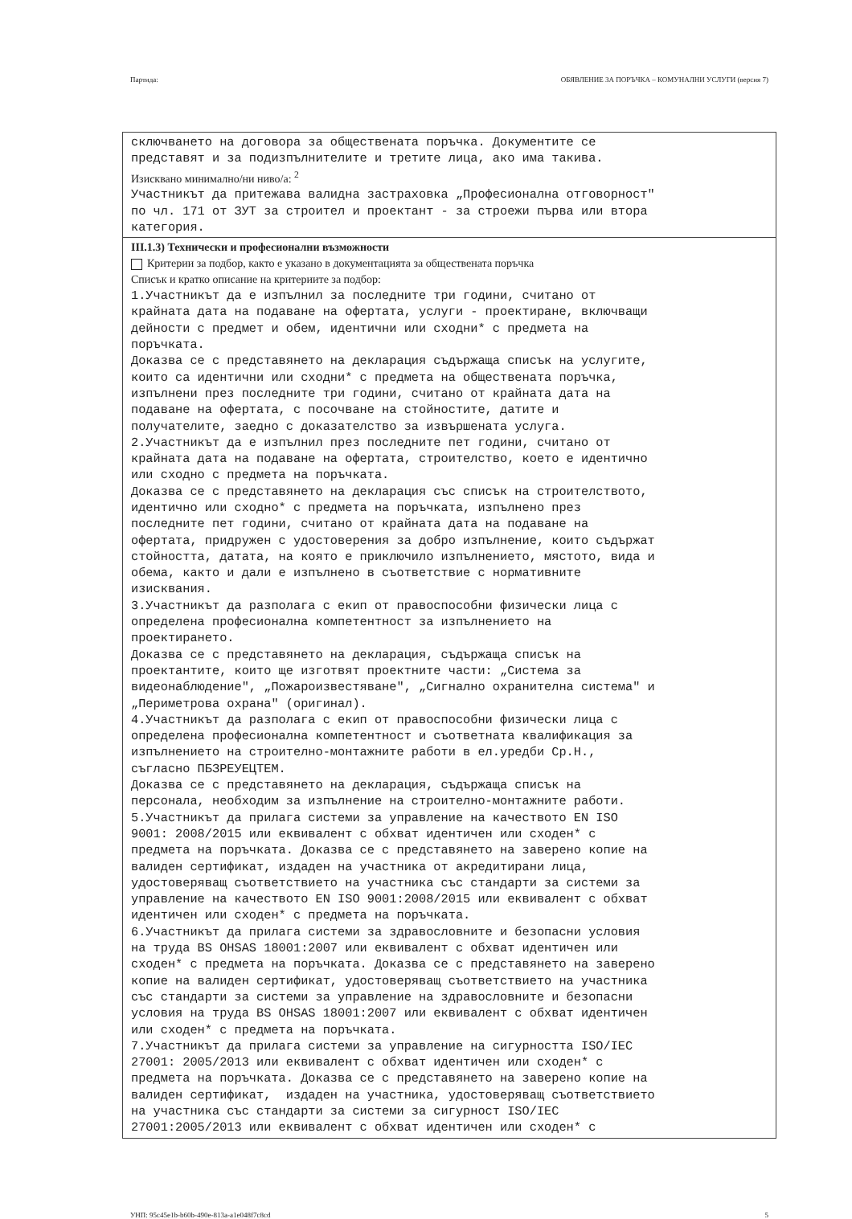Партида: ОБЯВЛЕНИЕ ЗА ПОРЪЧКА – КОМУНАЛНИ УСЛУГИ (версия 7)
сключването на договора за обществената поръчка. Документите се представят и за подизпълнителите и третите лица, ако има такива.
Изисквано минимално/ни ниво/а: <sup>2</sup>
Участникът да притежава валидна застраховка „Професионална отговорност" по чл. 171 от ЗУТ за строител и проектант - за строежи първа или втора категория.
III.1.3) Технически и професионални възможности
Критерии за подбор, както е указано в документацията за обществената поръчка
Списък и кратко описание на критериите за подбор:
1.Участникът да е изпълнил за последните три години, считано от крайната дата на подаване на офертата, услуги - проектиране, включващи дейности с предмет и обем, идентични или сходни* с предмета на поръчката. Доказва се с представянето на декларация съдържаща списък на услугите, които са идентични или сходни* с предмета на обществената поръчка, изпълнени през последните три години, считано от крайната дата на подаване на офертата, с посочване на стойностите, датите и получателите, заедно с доказателство за извършената услуга. 2.Участникът да е изпълнил през последните пет години, считано от крайната дата на подаване на офертата, строителство, което е идентично или сходно с предмета на поръчката. Доказва се с представянето на декларация със списък на строителството, идентично или сходно* с предмета на поръчката, изпълнено през последните пет години, считано от крайната дата на подаване на офертата, придружен с удостоверения за добро изпълнение, които съдържат стойността, датата, на която е приключило изпълнението, мястото, вида и обема, както и дали е изпълнено в съответствие с нормативните изисквания. 3.Участникът да разполага с екип от правоспособни физически лица с определена професионална компетентност за изпълнението на проектирането. Доказва се с представянето на декларация, съдържаща списък на проектантите, които ще изготвят проектните части: „Система за видеонаблюдение", „Пожароизвестяване", „Сигнално охранителна система" и „Периметрова охрана" (оригинал). 4.Участникът да разполага с екип от правоспособни физически лица с определена професионална компетентност и съответната квалификация за изпълнението на строително-монтажните работи в ел.уредби Ср.Н., съгласно ПБЗРЕУЕЦТЕМ. Доказва се с представянето на декларация, съдържаща списък на персонала, необходим за изпълнение на строително-монтажните работи. 5.Участникът да прилага системи за управление на качеството EN ISO 9001: 2008/2015 или еквивалент с обхват идентичен или сходен* с предмета на поръчката. Доказва се с представянето на заверено копие на валиден сертификат, издаден на участника от акредитирани лица, удостоверяващ съответствието на участника със стандарти за системи за управление на качеството EN ISO 9001:2008/2015 или еквивалент с обхват идентичен или сходен* с предмета на поръчката. 6.Участникът да прилага системи за здравословните и безопасни условия на труда BS OHSAS 18001:2007 или еквивалент с обхват идентичен или сходен* с предмета на поръчката. Доказва се с представянето на заверено копие на валиден сертификат, удостоверяващ съответствието на участника със стандарти за системи за управление на здравословните и безопасни условия на труда BS OHSAS 18001:2007 или еквивалент с обхват идентичен или сходен* с предмета на поръчката. 7.Участникът да прилага системи за управление на сигурността ISO/IEC 27001: 2005/2013 или еквивалент с обхват идентичен или сходен* с предмета на поръчката. Доказва се с представянето на заверено копие на валиден сертификат, издаден на участника, удостоверяващ съответствието на участника със стандарти за системи за сигурност ISO/IEC 27001:2005/2013 или еквивалент с обхват идентичен или сходен* с
УНП: 95c45e1b-b60b-490e-813a-a1e048f7c8cd 5